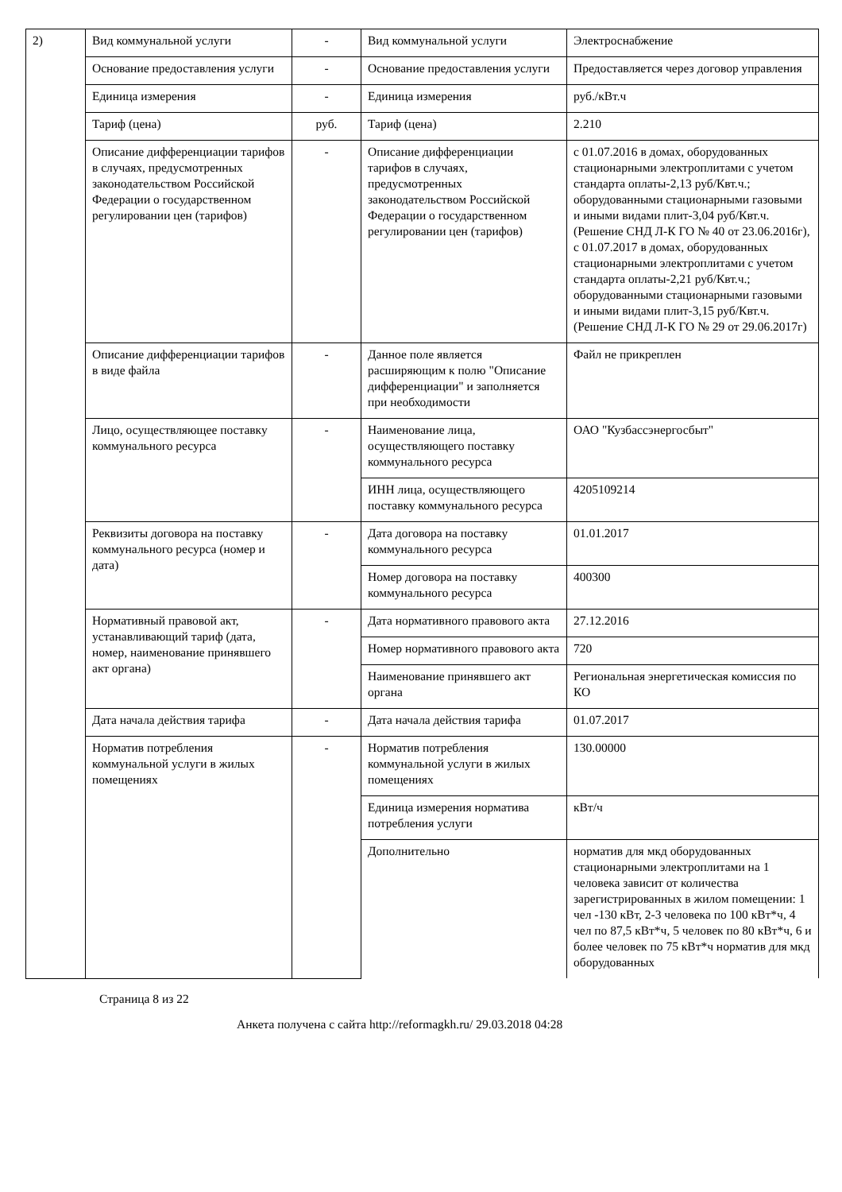| 2) | Вид коммунальной услуги | - | Вид коммунальной услуги | Электроснабжение |
| | Основание предоставления услуги | - | Основание предоставления услуги | Предоставляется через договор управления |
| | Единица измерения | - | Единица измерения | руб./кВт.ч |
| | Тариф (цена) | руб. | Тариф (цена) | 2.210 |
| | Описание дифференциации тарифов в случаях, предусмотренных законодательством Российской Федерации о государственном регулировании цен (тарифов) | - | Описание дифференциации тарифов в случаях, предусмотренных законодательством Российской Федерации о государственном регулировании цен (тарифов) | с 01.07.2016 в домах, оборудованных стационарными электроплитами с учетом стандарта оплаты-2,13 руб/Квт.ч.; оборудованными стационарными газовыми и иными видами плит-3,04 руб/Квт.ч. (Решение СНД Л-К ГО № 40 от 23.06.2016г), с 01.07.2017 в домах, оборудованных стационарными электроплитами с учетом стандарта оплаты-2,21 руб/Квт.ч.; оборудованными стационарными газовыми и иными видами плит-3,15 руб/Квт.ч. (Решение СНД Л-К ГО № 29 от 29.06.2017г) |
| | Описание дифференциации тарифов в виде файла | - | Данное поле является расширяющим к полю "Описание дифференциации" и заполняется при необходимости | Файл не прикреплен |
| | Лицо, осуществляющее поставку коммунального ресурса | - | Наименование лица, осуществляющего поставку коммунального ресурса | ОАО "Кузбассэнергосбыт" |
| | | | ИНН лица, осуществляющего поставку коммунального ресурса | 4205109214 |
| | Реквизиты договора на поставку коммунального ресурса (номер и дата) | - | Дата договора на поставку коммунального ресурса | 01.01.2017 |
| | | | Номер договора на поставку коммунального ресурса | 400300 |
| | Нормативный правовой акт, устанавливающий тариф (дата, номер, наименование принявшего акт органа) | - | Дата нормативного правового акта | 27.12.2016 |
| | | | Номер нормативного правового акта | 720 |
| | | | Наименование принявшего акт органа | Региональная энергетическая комиссия по КО |
| | Дата начала действия тарифа | - | Дата начала действия тарифа | 01.07.2017 |
| | Норматив потребления коммунальной услуги в жилых помещениях | - | Норматив потребления коммунальной услуги в жилых помещениях | 130.00000 |
| | | | Единица измерения норматива потребления услуги | кВт/ч |
| | | | Дополнительно | норматив для мкд оборудованных стационарными электроплитами на 1 человека зависит от количества зарегистрированных в жилом помещении: 1 чел -130 кВт, 2-3 человека по 100 кВт*ч, 4 чел по 87,5 кВт*ч, 5 человек по 80 кВт*ч, 6 и более человек по 75 кВт*ч норматив для мкд оборудованных |
Страница 8 из 22
Анкета получена с сайта http://reformagkh.ru/ 29.03.2018 04:28